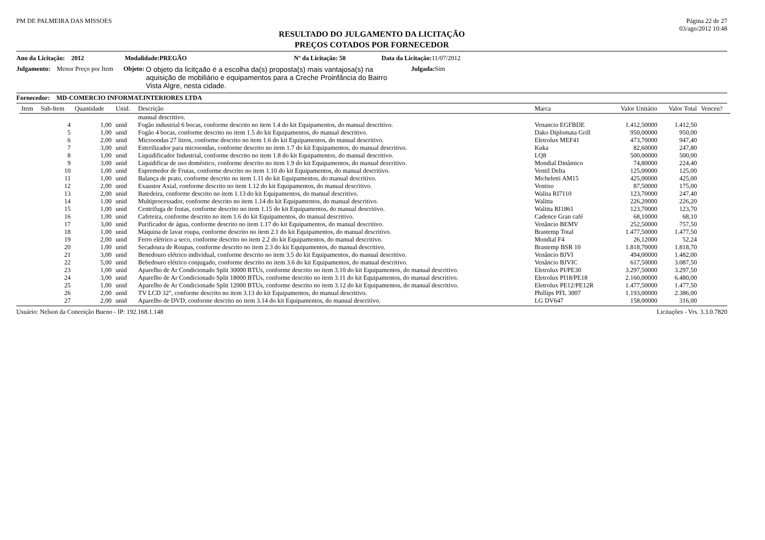PM DE PALMEIRA DAS MISSOES Página 22 de 27
03/ago/2012 10:48
RESULTADO DO JULGAMENTO DA LICITAÇÃO
PREÇOS COTADOS POR FORNECEDOR
Ano da Licitação: 2012 Modalidade:PREGÃO Nº da Licitação: 50 Data da Licitação: 11/07/2012
Julgamento: Menor Preço por Item Objeto: O objeto da licitçaão é a escolha da(s) proposta(s) mais vantajosa(s) na aquisição de mobiliário e equipamentos para a Creche Proinfância do Bairro Vista Algre, nesta cidade. Julgada: Sim
Fornecedor: MD-COMERCIO INFORMAT.INTERIORES LTDA
| Item | Sub-Item | Quantidade | Unid. | Descrição | Marca | Valor Unitário | Valor Total | Venceu? |
| --- | --- | --- | --- | --- | --- | --- | --- | --- |
| | | | | manual descritivo. | | | | |
| | 4 | 1,00 | unid | Fogão industrial 6 bocas, conforme descrito no item 1.4 do kit Equipamentos, do manual descritivo. | Venancio EGFBDE | 1.412,50000 | 1.412,50 | |
| | 5 | 1,00 | unid | Fogão 4 bocas, conforme descrito no item 1.5 do kit Equipamentos, do manual descritivo. | Dako Diplomata Grill | 950,00000 | 950,00 | |
| | 6 | 2,00 | unid | Microondas 27 litros, conforme descrito no item 1.6 do kit Equipamentos, do manual descritivo. | Eletrolux MEF41 | 473,70000 | 947,40 | |
| | 7 | 3,00 | unid | Esterilizador para microondas, conforme descrito no item 1.7 do kit Equipamentos, do manual descritivo. | Kuka | 82,60000 | 247,80 | |
| | 8 | 1,00 | unid | Liquidificador Industrial, conforme descrito no item 1.8 do kit Equipamentos, do manual descritivo. | LQ8 | 500,00000 | 500,00 | |
| | 9 | 3,00 | unid | Liquidificar de uso doméstico, conforme descrito no item 1.9 do kit Equipamentos, do manual descritivo. | Mondial Dinâmico | 74,80000 | 224,40 | |
| | 10 | 1,00 | unid | Espremedor de Frutas, conforme descrito no item 1.10 do kit Equipamentos, do manual descritivo. | Ventil Delta | 125,00000 | 125,00 | |
| | 11 | 1,00 | unid | Balança de prato, conforme descrito no item 1.11 do kit Equipamentos, do manual descritivo. | Micheletti AM15 | 425,00000 | 425,00 | |
| | 12 | 2,00 | unid | Exaustor Axial, conforme descrito no item 1.12 do kit Equipamentos, do manual descritivo. | Ventiso | 87,50000 | 175,00 | |
| | 13 | 2,00 | unid | Batedeira, conforme descrito no item 1.13 do kit Equipamentos, do manual descritivo. | Walita RI7110 | 123,70000 | 247,40 | |
| | 14 | 1,00 | unid | Multiprocessador, conforme descrito no item 1.14 do kit Equipamentos, do manual descritivo. | Walitta | 226,20000 | 226,20 | |
| | 15 | 1,00 | unid | Centrifuga de frutas, conforme descrito no item 1.15 do kit Equipamentos, do manual descritivo. | Walitta RI1861 | 123,70000 | 123,70 | |
| | 16 | 1,00 | unid | Cafeteira, conforme descrito no item 1.6 do kit Equipamentos, do manual descritivo. | Cadence Gran café | 68,10000 | 68,10 | |
| | 17 | 3,00 | unid | Purificador de água, conforme descrito no item 1.17 do kit Equipamentos, do manual descritivo. | Venâncio BEMV | 252,50000 | 757,50 | |
| | 18 | 1,00 | unid | Máquina de lavar roupa, conforme descrito no item 2.1 do kit Equipamentos, do manual descritivo. | Brastemp Total | 1.477,50000 | 1.477,50 | |
| | 19 | 2,00 | unid | Ferro elétrico a seco, conforme descrito no item 2.2 do kit Equipamentos, do manual descritivo. | Mondial F4 | 26,12000 | 52,24 | |
| | 20 | 1,00 | unid | Secadoura de Roupas, conforme descrito no item 2.3 do kit Equipamentos, do manual descritivo. | Brastemp BSR 10 | 1.818,70000 | 1.818,70 | |
| | 21 | 3,00 | unid | Benedouro elétrico individual, conforme descrito no item 3.5 do kit Equipamentos, do manual descritivo. | Venâncio BJVI | 494,00000 | 1.482,00 | |
| | 22 | 5,00 | unid | Bebedouro elétrico conjugado, conforme descrito no item 3.6 do kit Equipamentos, do manual descritivo. | Venâncio BJVIC | 617,50000 | 3.087,50 | |
| | 23 | 1,00 | unid | Aparelho de Ar Condicionado Split 30000 BTUs, conforme descrito no item 3.10 do kit Equipamentos, do manual descritivo. | Eletrolux PI/PE30 | 3.297,50000 | 3.297,50 | |
| | 24 | 3,00 | unid | Aparelho de Ar Condicionado Split 18000 BTUs, conforme descrito no item 3.11 do kit Equipamentos, do manual descritivo. | Eletrolux PI18/PE18 | 2.160,00000 | 6.480,00 | |
| | 25 | 1,00 | unid | Aparelho de Ar Condicionado Split 12000 BTUs, conforme descrito no item 3.12 do kit Equipamentos, do manual descritivo. | Eletrolux PE12/PE12R | 1.477,50000 | 1.477,50 | |
| | 26 | 2,00 | unid | TV LCD 32", conforme descrito no item 3.13 do kit Equipamentos, do manual descritivo. | Phillips PFL 3007 | 1.193,00000 | 2.386,00 | |
| | 27 | 2,00 | unid | Aparelho de DVD, conforme descrito no item 3.14 do kit Equipamentos, do manual descritivo. | LG DV647 | 158,00000 | 316,00 | |
Usuário: Nelson da Conceição Bueno - IP: 192.168.1.148 Licitações - Vrs. 3.3.0.7820